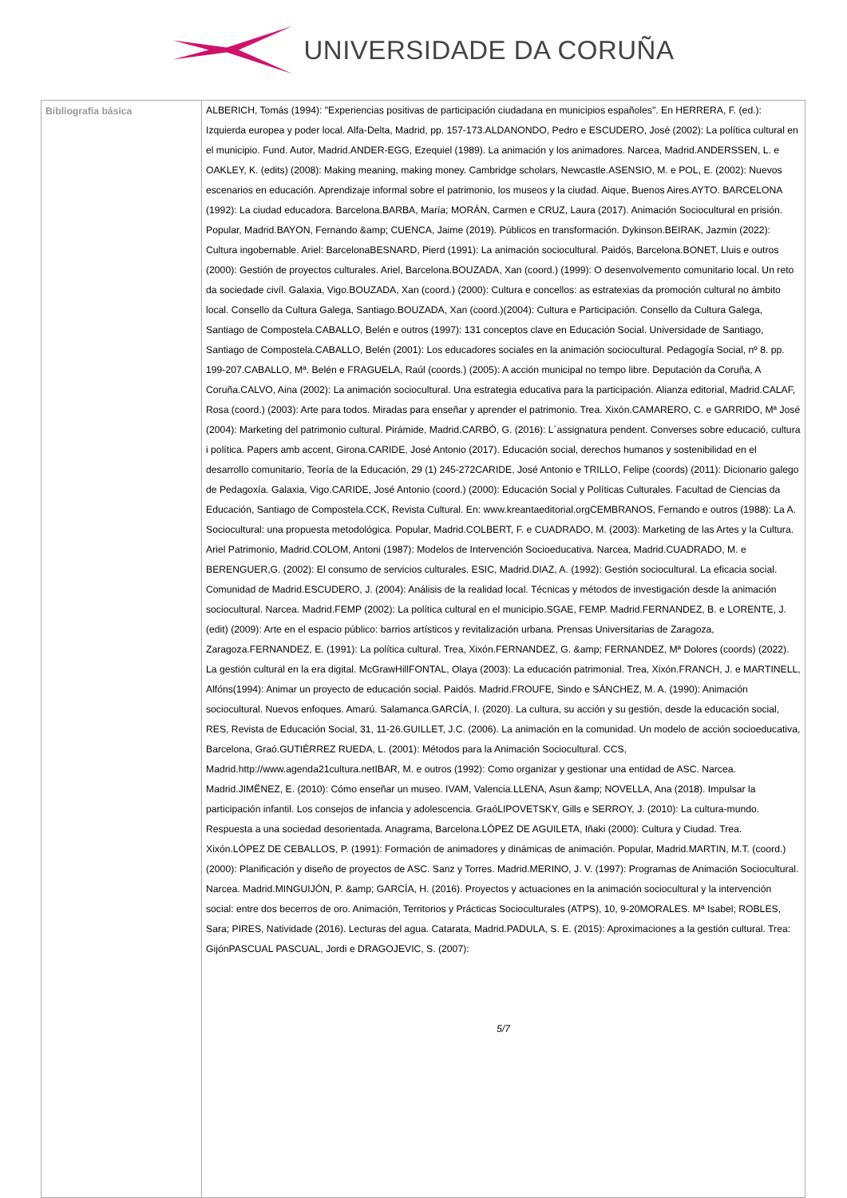UNIVERSIDADE DA CORUÑA
| Bibliografía básica | ALBERICH, Tomás (1994): "Experiencias positivas de participación ciudadana en municipios españoles". En HERRERA, F. (ed.): Izquierda europea y poder local. Alfa-Delta, Madrid, pp. 157-173.ALDANONDO, Pedro e ESCUDERO, José (2002): La política cultural en el municipio. Fund. Autor, Madrid.ANDER-EGG, Ezequiel (1989). La animación y los animadores. Narcea, Madrid.ANDERSSEN, L. e OAKLEY, K. (edits) (2008): Making meaning, making money. Cambridge scholars, Newcastle.ASENSIO, M. e POL, E. (2002): Nuevos escenarios en educación. Aprendizaje informal sobre el patrimonio, los museos y la ciudad. Aique, Buenos Aires.AYTO. BARCELONA (1992): La ciudad educadora. Barcelona.BARBA, María; MORÁN, Carmen e CRUZ, Laura (2017). Animación Sociocultural en prisión. Popular, Madrid.BAYON, Fernando &amp; CUENCA, Jaime (2019). Públicos en transformación. Dykinson.BEIRAK, Jazmin (2022): Cultura ingobernable. Ariel: BarcelonaBESNARD, Pierd (1991): La animación sociocultural. Paidós, Barcelona.BONET, Lluis e outros (2000): Gestión de proyectos culturales. Ariel, Barcelona.BOUZADA, Xan (coord.) (1999): O desenvolvemento comunitario local. Un reto da sociedade civíl. Galaxia, Vigo.BOUZADA, Xan (coord.) (2000): Cultura e concellos: as estratexias da promoción cultural no ámbito local. Consello da Cultura Galega, Santiago.BOUZADA, Xan (coord.)(2004): Cultura e Participación. Consello da Cultura Galega, Santiago de Compostela.CABALLO, Belén e outros (1997): 131 conceptos clave en Educación Social. Universidade de Santiago, Santiago de Compostela.CABALLO, Belén (2001): Los educadores sociales en la animación sociocultural. Pedagogía Social, nº 8. pp. 199-207.CABALLO, Mª. Belén e FRAGUELA, Raúl (coords.) (2005): A acción municipal no tempo libre. Deputación da Coruña, A Coruña.CALVO, Aina (2002): La animación sociocultural. Una estrategia educativa para la participación. Alianza editorial, Madrid.CALAF, Rosa (coord.) (2003): Arte para todos. Miradas para enseñar y aprender el patrimonio. Trea. Xixón.CAMARERO, C. e GARRIDO, Mª José (2004): Marketing del patrimonio cultural. Pirámide, Madrid.CARBÓ, G. (2016): L´assignatura pendent. Converses sobre educació, cultura i política. Papers amb accent, Girona.CARIDE, José Antonio (2017). Educación social, derechos humanos y sostenibilidad en el desarrollo comunitario, Teoría de la Educación, 29 (1) 245-272CARIDE, José Antonio e TRILLO, Felipe (coords) (2011): Dicionario galego de Pedagoxía. Galaxia, Vigo.CARIDE, José Antonio (coord.) (2000): Educación Social y Políticas Culturales. Facultad de Ciencias da Educación, Santiago de Compostela.CCK, Revista Cultural. En: www.kreantaeditorial.orgCEMBRANOS, Fernando e outros (1988): La A. Sociocultural: una propuesta metodológica. Popular, Madrid.COLBERT, F. e CUADRADO, M. (2003): Marketing de las Artes y la Cultura. Ariel Patrimonio, Madrid.COLOM, Antoni (1987): Modelos de Intervención Socioeducativa. Narcea, Madrid.CUADRADO, M. e BERENGUER,G. (2002): El consumo de servicios culturales. ESIC, Madrid.DIAZ, A. (1992): Gestión sociocultural. La eficacia social. Comunidad de Madrid.ESCUDERO, J. (2004): Análisis de la realidad local. Técnicas y métodos de investigación desde la animación sociocultural. Narcea. Madrid.FEMP (2002): La política cultural en el municipio.SGAE, FEMP. Madrid.FERNANDEZ, B. e LORENTE, J. (edit) (2009): Arte en el espacio público: barrios artísticos y revitalización urbana. Prensas Universitarias de Zaragoza, Zaragoza.FERNANDEZ, E. (1991): La política cultural. Trea, Xixón.FERNANDEZ, G. &amp; FERNANDEZ, Mª Dolores (coords) (2022). La gestión cultural en la era digital. McGrawHillFONTAL, Olaya (2003): La educación patrimonial. Trea, Xixón.FRANCH, J. e MARTINELL, Alfóns(1994): Animar un proyecto de educación social. Paidós. Madrid.FROUFE, Sindo e SÁNCHEZ, M. A. (1990): Animación sociocultural. Nuevos enfoques. Amarú. Salamanca.GARCÍA, I. (2020). La cultura, su acción y su gestión, desde la educación social, RES, Revista de Educación Social, 31, 11-26.GUILLET, J.C. (2006). La animación en la comunidad. Un modelo de acción socioeducativa, Barcelona, Graó.GUTIÉRREZ RUEDA, L. (2001): Métodos para la Animación Sociocultural. CCS, Madrid.http://www.agenda21cultura.netIBAR, M. e outros (1992): Como organizar y gestionar una entidad de ASC. Narcea. Madrid.JIMËNEZ, E. (2010): Cómo enseñar un museo. IVAM, Valencia.LLENA, Asun &amp; NOVELLA, Ana (2018). Impulsar la participación infantil. Los consejos de infancia y adolescencia. GraóLIPOVETSKY, Gills e SERROY, J. (2010): La cultura-mundo. Respuesta a una sociedad desorientada. Anagrama, Barcelona.LÓPEZ DE AGUILETA, Iñaki (2000): Cultura y Ciudad. Trea. Xixón.LÓPEZ DE CEBALLOS, P. (1991): Formación de animadores y dinámicas de animación. Popular, Madrid.MARTIN, M.T. (coord.) (2000): Planificación y diseño de proyectos de ASC. Sanz y Torres. Madrid.MERINO, J. V. (1997): Programas de Animación Sociocultural. Narcea. Madrid.MINGUIJÓN, P. &amp; GARCÍA, H. (2016). Proyectos y actuaciones en la animación sociocultural y la intervención social: entre dos becerros de oro. Animación, Territorios y Prácticas Socioculturales (ATPS), 10, 9-20MORALES. Mª Isabel; ROBLES, Sara; PIRES, Natividade (2016). Lecturas del agua. Catarata, Madrid.PADULA, S. E. (2015): Aproximaciones a la gestión cultural. Trea: GijónPASCUAL PASCUAL, Jordi e DRAGOJEVIC, S. (2007): 5/7 |